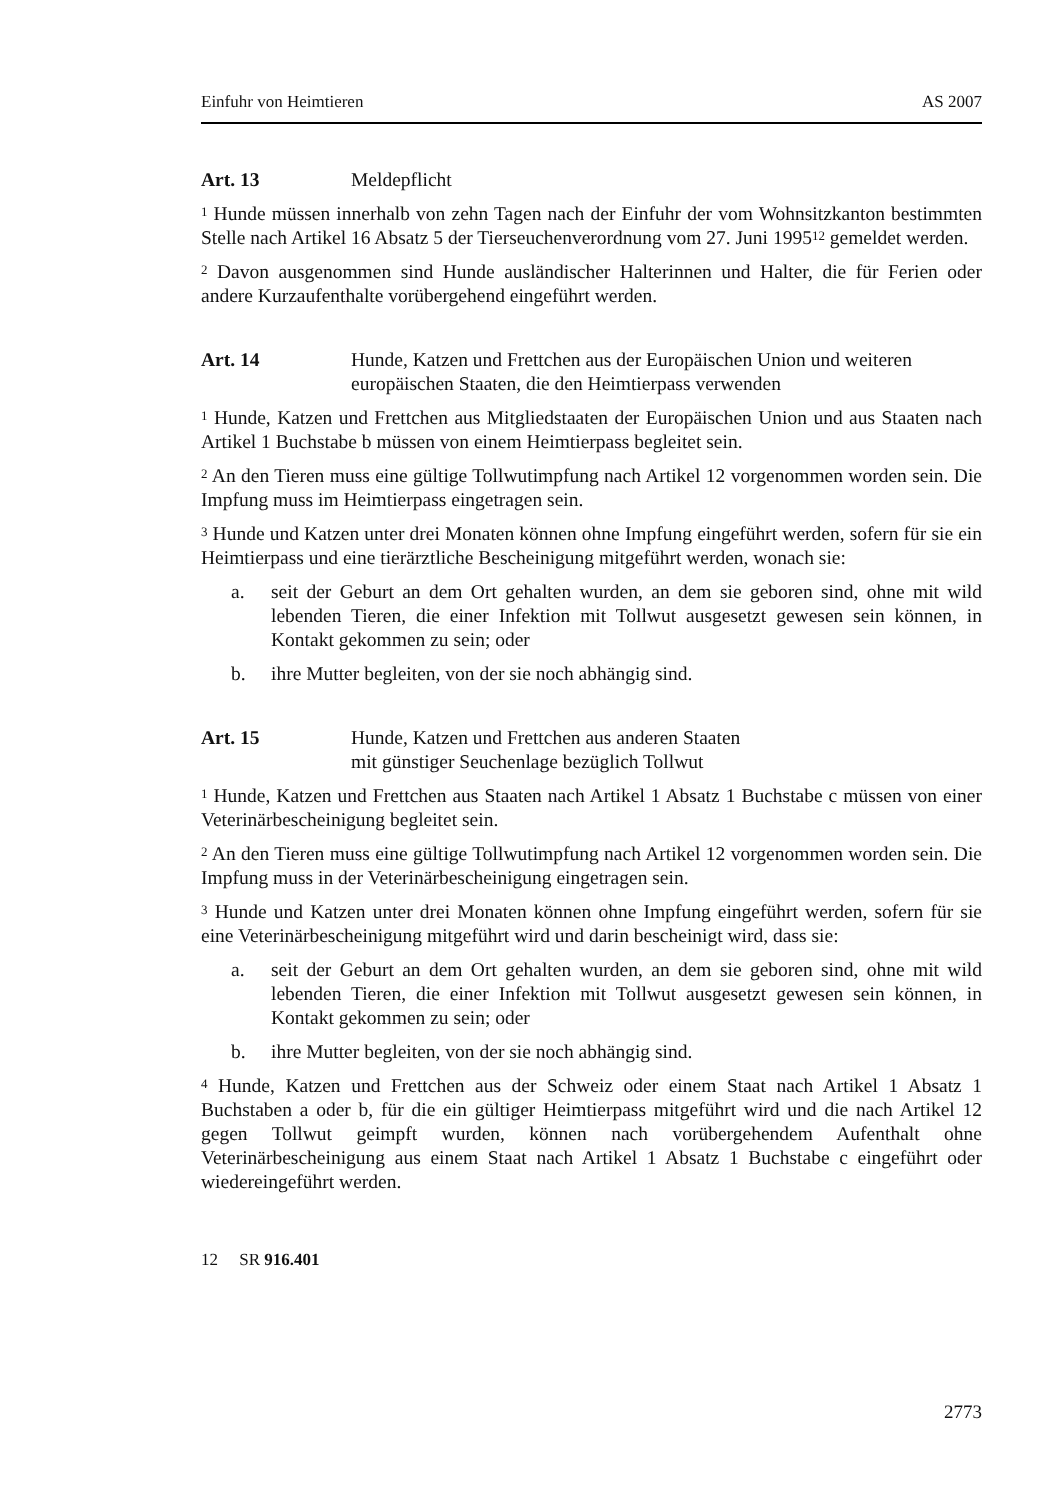Einfuhr von Heimtieren AS 2007
Art. 13 Meldepflicht
<sup>1</sup> Hunde müssen innerhalb von zehn Tagen nach der Einfuhr der vom Wohnsitzkanton bestimmten Stelle nach Artikel 16 Absatz 5 der Tierseuchenverordnung vom 27. Juni 1995<sup>12</sup> gemeldet werden.
<sup>2</sup> Davon ausgenommen sind Hunde ausländischer Halterinnen und Halter, die für Ferien oder andere Kurzaufenthalte vorübergehend eingeführt werden.
Art. 14 Hunde, Katzen und Frettchen aus der Europäischen Union und weiteren europäischen Staaten, die den Heimtierpass verwenden
<sup>1</sup> Hunde, Katzen und Frettchen aus Mitgliedstaaten der Europäischen Union und aus Staaten nach Artikel 1 Buchstabe b müssen von einem Heimtierpass begleitet sein.
<sup>2</sup> An den Tieren muss eine gültige Tollwutimpfung nach Artikel 12 vorgenommen worden sein. Die Impfung muss im Heimtierpass eingetragen sein.
<sup>3</sup> Hunde und Katzen unter drei Monaten können ohne Impfung eingeführt werden, sofern für sie ein Heimtierpass und eine tierärztliche Bescheinigung mitgeführt werden, wonach sie:
a. seit der Geburt an dem Ort gehalten wurden, an dem sie geboren sind, ohne mit wild lebenden Tieren, die einer Infektion mit Tollwut ausgesetzt gewesen sein können, in Kontakt gekommen zu sein; oder
b. ihre Mutter begleiten, von der sie noch abhängig sind.
Art. 15 Hunde, Katzen und Frettchen aus anderen Staaten
mit günstiger Seuchenlage bezüglich Tollwut
<sup>1</sup> Hunde, Katzen und Frettchen aus Staaten nach Artikel 1 Absatz 1 Buchstabe c müssen von einer Veterinärbescheinigung begleitet sein.
<sup>2</sup> An den Tieren muss eine gültige Tollwutimpfung nach Artikel 12 vorgenommen worden sein. Die Impfung muss in der Veterinärbescheinigung eingetragen sein.
<sup>3</sup> Hunde und Katzen unter drei Monaten können ohne Impfung eingeführt werden, sofern für sie eine Veterinärbescheinigung mitgeführt wird und darin bescheinigt wird, dass sie:
a. seit der Geburt an dem Ort gehalten wurden, an dem sie geboren sind, ohne mit wild lebenden Tieren, die einer Infektion mit Tollwut ausgesetzt gewesen sein können, in Kontakt gekommen zu sein; oder
b. ihre Mutter begleiten, von der sie noch abhängig sind.
<sup>4</sup> Hunde, Katzen und Frettchen aus der Schweiz oder einem Staat nach Artikel 1 Absatz 1 Buchstaben a oder b, für die ein gültiger Heimtierpass mitgeführt wird und die nach Artikel 12 gegen Tollwut geimpft wurden, können nach vorübergehendem Aufenthalt ohne Veterinärbescheinigung aus einem Staat nach Artikel 1 Absatz 1 Buchstabe c eingeführt oder wiedereingeführt werden.
12 SR 916.401
2773